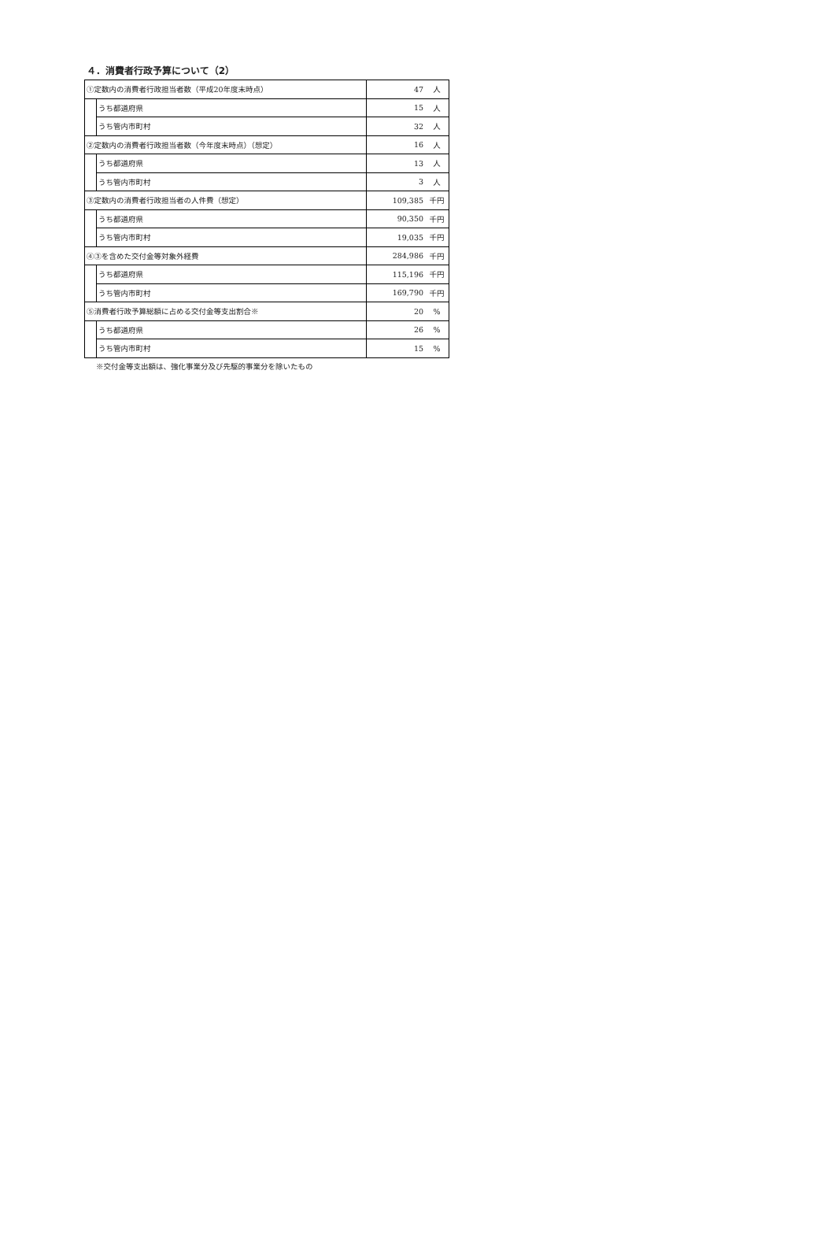４．消費者行政予算について（2）
| ①定数内の消費者行政担当者数（平成20年度末時点） | | 47 | 人 |
| | うち都道府県 | 15 | 人 |
| | うち管内市町村 | 32 | 人 |
| ②定数内の消費者行政担当者数（今年度末時点）（想定） | | 16 | 人 |
| | うち都道府県 | 13 | 人 |
| | うち管内市町村 | 3 | 人 |
| ③定数内の消費者行政担当者の人件費（想定） | | 109,385 | 千円 |
| | うち都道府県 | 90,350 | 千円 |
| | うち管内市町村 | 19,035 | 千円 |
| ④③を含めた交付金等対象外経費 | | 284,986 | 千円 |
| | うち都道府県 | 115,196 | 千円 |
| | うち管内市町村 | 169,790 | 千円 |
| ⑤消費者行政予算総額に占める交付金等支出割合※ | | 20 | % |
| | うち都道府県 | 26 | % |
| | うち管内市町村 | 15 | % |
※交付金等支出額は、強化事業分及び先駆的事業分を除いたもの